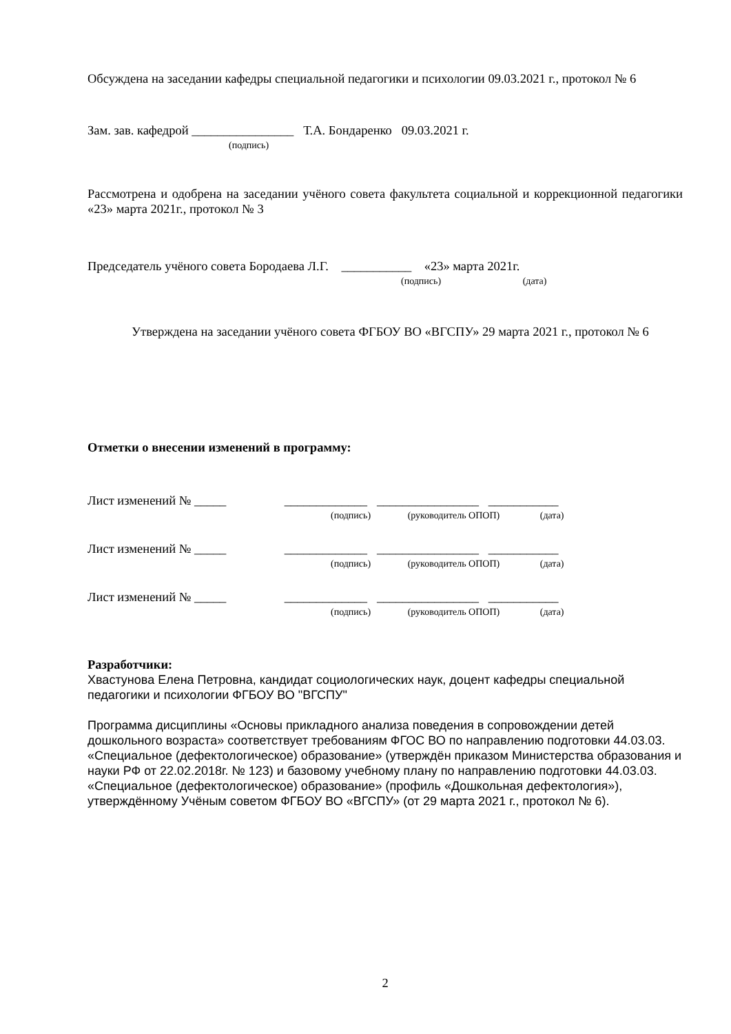Обсуждена на заседании кафедры специальной педагогики и психологии 09.03.2021 г., протокол № 6
Зам. зав. кафедрой ________________ Т.А. Бондаренко 09.03.2021 г.
(подпись)
Рассмотрена и одобрена на заседании учёного совета факультета социальной и коррекционной педагогики «23» марта 2021г., протокол № 3
Председатель учёного совета Бородаева Л.Г. ___________ «23» марта 2021г.
(подпись) (дата)
Утверждена на заседании учёного совета ФГБОУ ВО «ВГСПУ» 29 марта 2021 г., протокол № 6
Отметки о внесении изменений в программу:
Лист изменений № _____ _____________ ________________ ___________
(подпись) (руководитель ОПОП) (дата)
Лист изменений № _____ _____________ ________________ ___________
(подпись) (руководитель ОПОП) (дата)
Лист изменений № _____ _____________ ________________ ___________
(подпись) (руководитель ОПОП) (дата)
Разработчики:
Хвастунова Елена Петровна, кандидат социологических наук, доцент кафедры специальной педагогики и психологии ФГБОУ ВО "ВГСПУ"
Программа дисциплины «Основы прикладного анализа поведения в сопровождении детей дошкольного возраста» соответствует требованиям ФГОС ВО по направлению подготовки 44.03.03. «Специальное (дефектологическое) образование» (утверждён приказом Министерства образования и науки РФ от 22.02.2018г. № 123) и базовому учебному плану по направлению подготовки 44.03.03. «Специальное (дефектологическое) образование» (профиль «Дошкольная дефектология»), утверждённому Учёным советом ФГБОУ ВО «ВГСПУ» (от 29 марта 2021 г., протокол № 6).
2